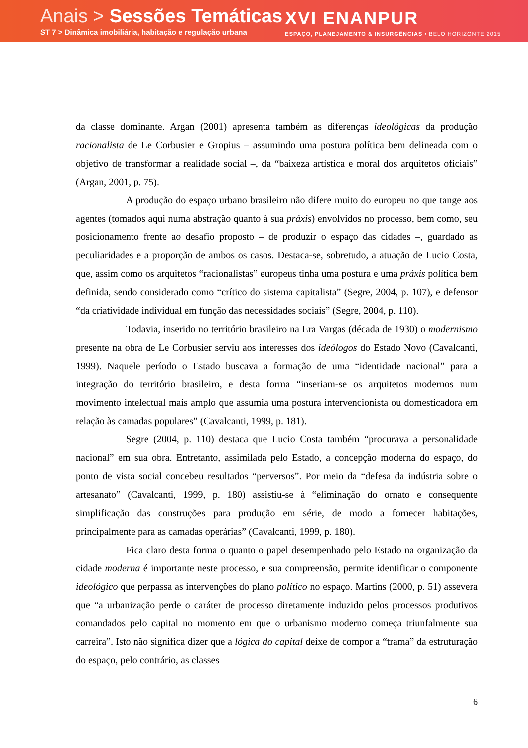Anais > Sessões Temáticas
ST 7 > Dinâmica imobiliária, habitação e regulação urbana
XVI ENANPUR
ESPAÇO, PLANEJAMENTO & INSURGÊNCIAS • BELO HORIZONTE 2015
da classe dominante. Argan (2001) apresenta também as diferenças ideológicas da produção racionalista de Le Corbusier e Gropius – assumindo uma postura política bem delineada com o objetivo de transformar a realidade social –, da “baixeza artística e moral dos arquitetos oficiais” (Argan, 2001, p. 75).
A produção do espaço urbano brasileiro não difere muito do europeu no que tange aos agentes (tomados aqui numa abstração quanto à sua práxis) envolvidos no processo, bem como, seu posicionamento frente ao desafio proposto – de produzir o espaço das cidades –, guardado as peculiaridades e a proporção de ambos os casos. Destaca-se, sobretudo, a atuação de Lucio Costa, que, assim como os arquitetos “racionalistas” europeus tinha uma postura e uma práxis política bem definida, sendo considerado como “crítico do sistema capitalista” (Segre, 2004, p. 107), e defensor “da criatividade individual em função das necessidades sociais” (Segre, 2004, p. 110).
Todavia, inserido no território brasileiro na Era Vargas (década de 1930) o modernismo presente na obra de Le Corbusier serviu aos interesses dos ideólogos do Estado Novo (Cavalcanti, 1999). Naquele período o Estado buscava a formação de uma “identidade nacional” para a integração do território brasileiro, e desta forma “inseriam-se os arquitetos modernos num movimento intelectual mais amplo que assumia uma postura intervencionista ou domesticadora em relação às camadas populares” (Cavalcanti, 1999, p. 181).
Segre (2004, p. 110) destaca que Lucio Costa também “procurava a personalidade nacional” em sua obra. Entretanto, assimilada pelo Estado, a concepção moderna do espaço, do ponto de vista social concebeu resultados “perversos”. Por meio da “defesa da indústria sobre o artesanato” (Cavalcanti, 1999, p. 180) assistiu-se à “eliminação do ornato e consequente simplificação das construções para produção em série, de modo a fornecer habitações, principalmente para as camadas operárias” (Cavalcanti, 1999, p. 180).
Fica claro desta forma o quanto o papel desempenhado pelo Estado na organização da cidade moderna é importante neste processo, e sua compreensão, permite identificar o componente ideológico que perpassa as intervenções do plano político no espaço. Martins (2000, p. 51) assevera que “a urbanização perde o caráter de processo diretamente induzido pelos processos produtivos comandados pelo capital no momento em que o urbanismo moderno começa triunfalmente sua carreira”. Isto não significa dizer que a lógica do capital deixe de compor a “trama” da estruturação do espaço, pelo contrário, as classes
6